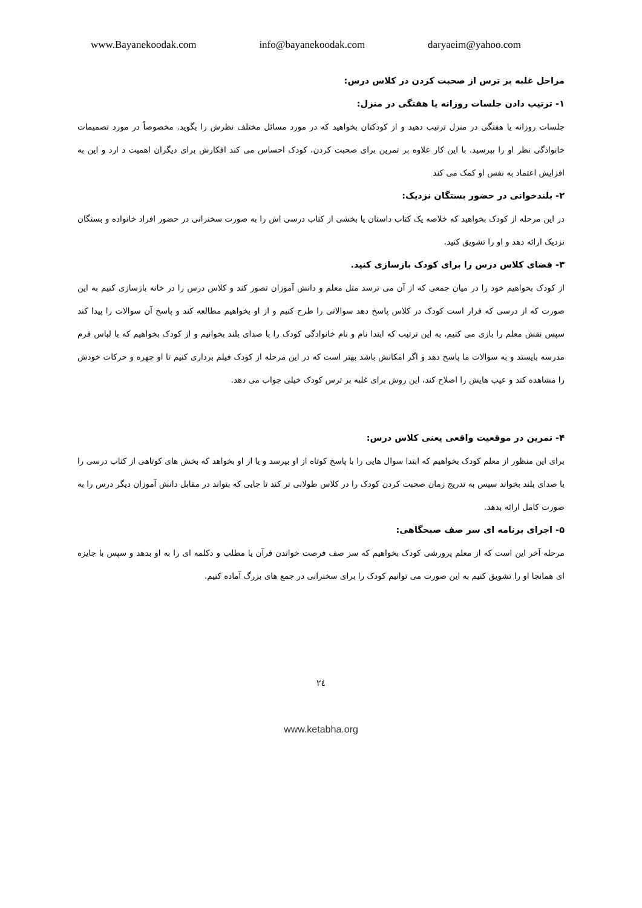www.Bayanekoodak.com info@bayanekoodak.com daryaeim@yahoo.com
مراحل غلبه بر ترس از صحبت کردن در کلاس درس:
۱- ترتیب دادن جلسات روزانه یا هفتگی در منزل:
جلسات روزانه یا هفتگی در منزل ترتیب دهید و از کودکتان بخواهید که در مورد مسائل مختلف نظرش را بگوید. مخصوصاً در مورد تصمیمات خانوادگی نظر او را بپرسید. با این کار علاوه بر تمرین برای صحبت کردن، کودک احساس می کند افکارش برای دیگران اهمیت د ارد و این به افزایش اعتماد به نفس او کمک می کند
۲- بلندخوانی در حضور بستگان نزدیک:
در این مرحله از کودک بخواهید که خلاصه یک کتاب داستان یا بخشی از کتاب درسی اش را به صورت سخنرانی در حضور افراد خانواده و بستگان نزدیک ارائه دهد و او را تشویق کنید.
۳- فضای کلاس درس را برای کودک بازسازی کنید.
از کودک بخواهیم خود را در میان جمعی که از آن می ترسد مثل معلم و دانش آموزان تصور کند و کلاس درس را در خانه بازسازی کنیم به این صورت که از درسی که قرار است کودک در کلاس پاسخ دهد سوالاتی را طرح کنیم و از او بخواهیم مطالعه کند و پاسخ آن سوالات را پیدا کند سپس نقش معلم را بازی می کنیم، به این ترتیب که ابتدا نام و نام خانوادگی کودک را با صدای بلند بخوانیم و از کودک بخواهیم که با لباس فرم مدرسه بایستد و به سوالات ما پاسخ دهد و اگر امکانش باشد بهتر است که در این مرحله از کودک فیلم برداری کنیم تا او چهره و حرکات خودش را مشاهده کند و عیب هایش را اصلاح کند، این روش برای غلبه بر ترس کودک خیلی جواب می دهد.
۴- تمرین در موقعیت واقعی یعنی کلاس درس:
برای این منظور از معلم کودک بخواهیم که ابتدا سوال هایی را با پاسخ کوتاه از او بپرسد و یا از او بخواهد که بخش های کوتاهی از کتاب درسی را با صدای بلند بخواند سپس به تدریج زمان صحبت کردن کودک را در کلاس طولانی تر کند تا جایی که بتواند در مقابل دانش آموزان دیگر درس را به صورت کامل ارائه بدهد.
۵- اجرای برنامه ای سر صف صبحگاهی:
مرحله آخر این است که از معلم پرورشی کودک بخواهیم که سر صف فرصت خواندن قرآن یا مطلب و دکلمه ای را به او بدهد و سپس با جایزه ای همانجا او را تشویق کنیم به این صورت می توانیم کودک را برای سخنرانی در جمع های بزرگ آماده کنیم.
۲٤
www.ketabha.org